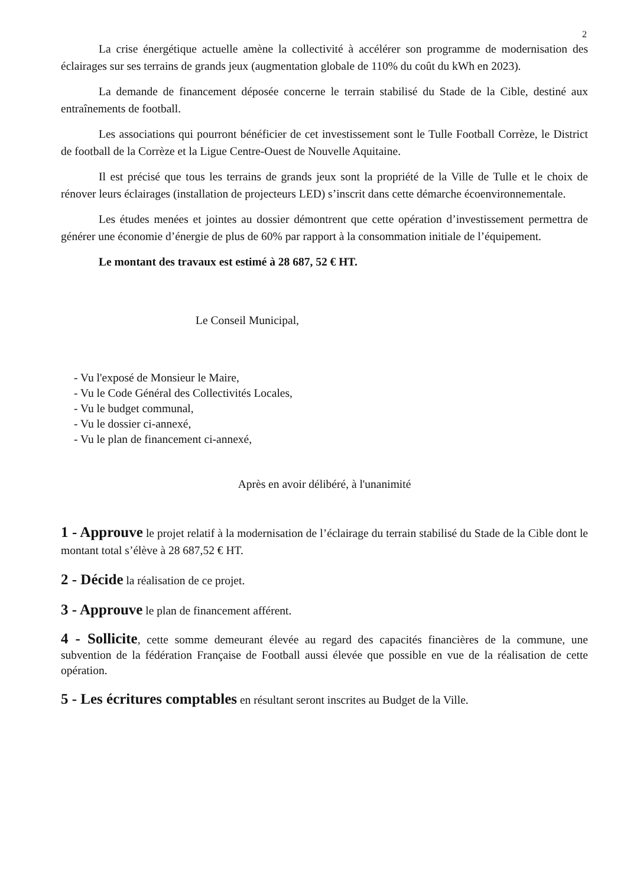2
La crise énergétique actuelle amène la collectivité à accélérer son programme de modernisation des éclairages sur ses terrains de grands jeux (augmentation globale de 110% du coût du kWh en 2023).
La demande de financement déposée concerne le terrain stabilisé du Stade de la Cible, destiné aux entraînements de football.
Les associations qui pourront bénéficier de cet investissement sont le Tulle Football Corrèze, le District de football de la Corrèze et la Ligue Centre-Ouest de Nouvelle Aquitaine.
Il est précisé que tous les terrains de grands jeux sont la propriété de la Ville de Tulle et le choix de rénover leurs éclairages (installation de projecteurs LED) s’inscrit dans cette démarche écoenvironnementale.
Les études menées et jointes au dossier démontrent que cette opération d’investissement permettra de générer une économie d’énergie de plus de 60% par rapport à la consommation initiale de l’équipement.
Le montant des travaux est estimé à 28 687, 52 € HT.
Le Conseil Municipal,
- Vu l'exposé de Monsieur le Maire,
- Vu le Code Général des Collectivités Locales,
- Vu le budget communal,
- Vu le dossier ci-annexé,
- Vu le plan de financement ci-annexé,
Après en avoir délibéré, à l'unanimité
1 - Approuve le projet relatif à la modernisation de l’éclairage du terrain stabilisé du Stade de la Cible dont le montant total s’élève à 28 687,52 € HT.
2 - Décide la réalisation de ce projet.
3 - Approuve le plan de financement afférent.
4 - Sollicite, cette somme demeurant élevée au regard des capacités financières de la commune, une subvention de la fédération Française de Football aussi élevée que possible en vue de la réalisation de cette opération.
5 - Les écritures comptables en résultant seront inscrites au Budget de la Ville.